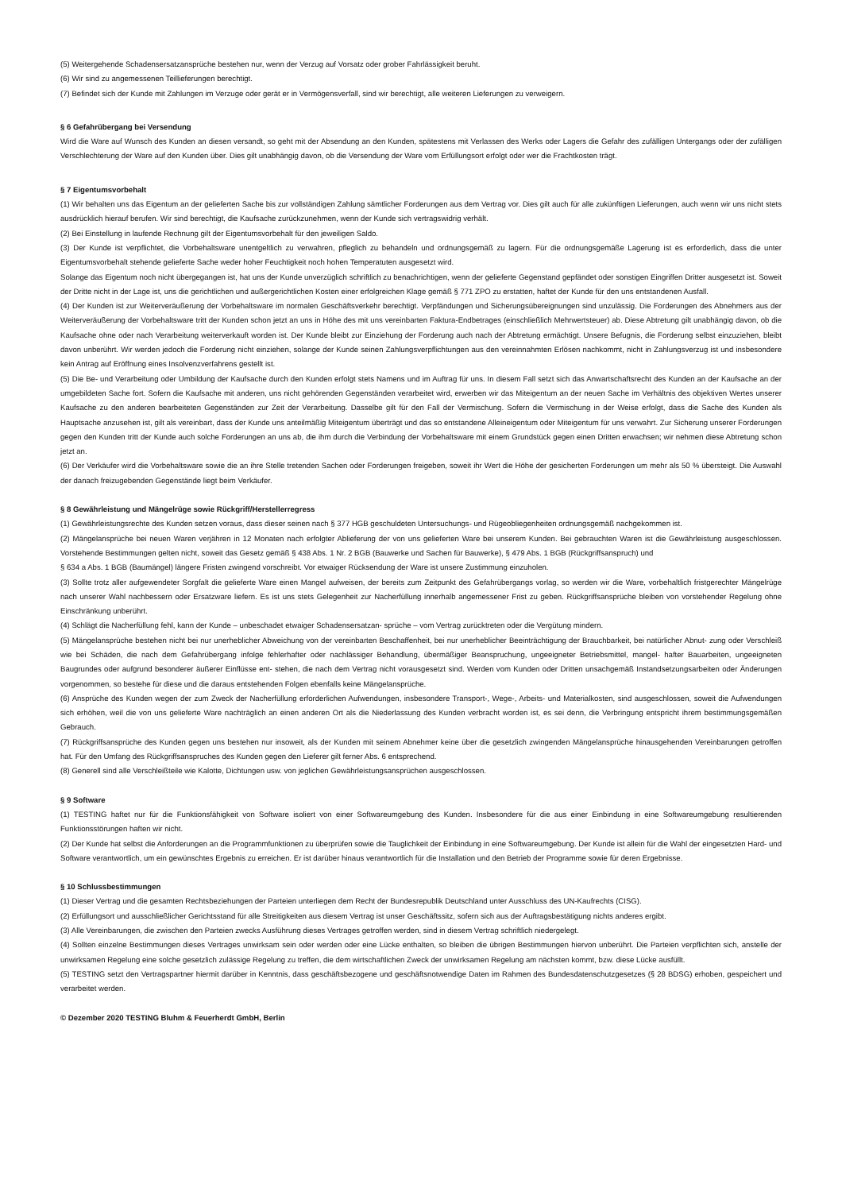(5) Weitergehende Schadensersatzansprüche bestehen nur, wenn der Verzug auf Vorsatz oder grober Fahrlässigkeit beruht.
(6) Wir sind zu angemessenen Teillieferungen berechtigt.
(7) Befindet sich der Kunde mit Zahlungen im Verzuge oder gerät er in Vermögensverfall, sind wir berechtigt, alle weiteren Lieferungen zu verweigern.
§ 6 Gefahrübergang bei Versendung
Wird die Ware auf Wunsch des Kunden an diesen versandt, so geht mit der Absendung an den Kunden, spätestens mit Verlassen des Werks oder Lagers die Gefahr des zufälligen Untergangs oder der zufälligen Verschlechterung der Ware auf den Kunden über. Dies gilt unabhängig davon, ob die Versendung der Ware vom Erfüllungsort erfolgt oder wer die Frachtkosten trägt.
§ 7 Eigentumsvorbehalt
(1) Wir behalten uns das Eigentum an der gelieferten Sache bis zur vollständigen Zahlung sämtlicher Forderungen aus dem Vertrag vor. Dies gilt auch für alle zukünftigen Lieferungen, auch wenn wir uns nicht stets ausdrücklich hierauf berufen. Wir sind berechtigt, die Kaufsache zurückzunehmen, wenn der Kunde sich vertragswidrig verhält.
(2) Bei Einstellung in laufende Rechnung gilt der Eigentumsvorbehalt für den jeweiligen Saldo.
(3) Der Kunde ist verpflichtet, die Vorbehaltsware unentgeltlich zu verwahren, pfleglich zu behandeln und ordnungsgemäß zu lagern. Für die ordnungsgemäße Lagerung ist es erforderlich, dass die unter Eigentumsvorbehalt stehende gelieferte Sache weder hoher Feuchtigkeit noch hohen Temperatuten ausgesetzt wird.
Solange das Eigentum noch nicht übergegangen ist, hat uns der Kunde unverzüglich schriftlich zu benachrichtigen, wenn der gelieferte Gegenstand gepfändet oder sonstigen Eingriffen Dritter ausgesetzt ist. Soweit der Dritte nicht in der Lage ist, uns die gerichtlichen und außergerichtlichen Kosten einer erfolgreichen Klage gemäß § 771 ZPO zu erstatten, haftet der Kunde für den uns entstandenen Ausfall.
(4) Der Kunden ist zur Weiterveräußerung der Vorbehaltsware im normalen Geschäftsverkehr berechtigt. Verpfändungen und Sicherungsübereignungen sind unzulässig. Die Forderungen des Abnehmers aus der Weiterveräußerung der Vorbehaltsware tritt der Kunden schon jetzt an uns in Höhe des mit uns vereinbarten Faktura-Endbetrages (einschließlich Mehrwertsteuer) ab. Diese Abtretung gilt unabhängig davon, ob die Kaufsache ohne oder nach Verarbeitung weiterverkauft worden ist. Der Kunde bleibt zur Einziehung der Forderung auch nach der Abtretung ermächtigt. Unsere Befugnis, die Forderung selbst einzuziehen, bleibt davon unberührt. Wir werden jedoch die Forderung nicht einziehen, solange der Kunde seinen Zahlungsverpflichtungen aus den vereinnahmten Erlösen nachkommt, nicht in Zahlungsverzug ist und insbesondere kein Antrag auf Eröffnung eines Insolvenzverfahrens gestellt ist.
(5) Die Be- und Verarbeitung oder Umbildung der Kaufsache durch den Kunden erfolgt stets Namens und im Auftrag für uns. In diesem Fall setzt sich das Anwartschaftsrecht des Kunden an der Kaufsache an der umgebildeten Sache fort. Sofern die Kaufsache mit anderen, uns nicht gehörenden Gegenständen verarbeitet wird, erwerben wir das Miteigentum an der neuen Sache im Verhältnis des objektiven Wertes unserer Kaufsache zu den anderen bearbeiteten Gegenständen zur Zeit der Verarbeitung. Dasselbe gilt für den Fall der Vermischung. Sofern die Vermischung in der Weise erfolgt, dass die Sache des Kunden als Hauptsache anzusehen ist, gilt als vereinbart, dass der Kunde uns anteilmäßig Miteigentum überträgt und das so entstandene Alleineigentum oder Miteigentum für uns verwahrt. Zur Sicherung unserer Forderungen gegen den Kunden tritt der Kunde auch solche Forderungen an uns ab, die ihm durch die Verbindung der Vorbehaltsware mit einem Grundstück gegen einen Dritten erwachsen; wir nehmen diese Abtretung schon jetzt an.
(6) Der Verkäufer wird die Vorbehaltsware sowie die an ihre Stelle tretenden Sachen oder Forderungen freigeben, soweit ihr Wert die Höhe der gesicherten Forderungen um mehr als 50 % übersteigt. Die Auswahl der danach freizugebenden Gegenstände liegt beim Verkäufer.
§ 8 Gewährleistung und Mängelrüge sowie Rückgriff/Herstellerregress
(1) Gewährleistungsrechte des Kunden setzen voraus, dass dieser seinen nach § 377 HGB geschuldeten Untersuchungs- und Rügeobliegenheiten ordnungsgemäß nachgekommen ist.
(2) Mängelansprüche bei neuen Waren verjähren in 12 Monaten nach erfolgter Ablieferung der von uns gelieferten Ware bei unserem Kunden. Bei gebrauchten Waren ist die Gewährleistung ausgeschlossen. Vorstehende Bestimmungen gelten nicht, soweit das Gesetz gemäß § 438 Abs. 1 Nr. 2 BGB (Bauwerke und Sachen für Bauwerke), § 479 Abs. 1 BGB (Rückgriffsanspruch) und
§ 634 a Abs. 1 BGB (Baumängel) längere Fristen zwingend vorschreibt. Vor etwaiger Rücksendung der Ware ist unsere Zustimmung einzuholen.
(3) Sollte trotz aller aufgewendeter Sorgfalt die gelieferte Ware einen Mangel aufweisen, der bereits zum Zeitpunkt des Gefahrübergangs vorlag, so werden wir die Ware, vorbehaltlich fristgerechter Mängelrüge nach unserer Wahl nachbessern oder Ersatzware liefern. Es ist uns stets Gelegenheit zur Nacherfüllung innerhalb angemessener Frist zu geben. Rückgriffsansprüche bleiben von vorstehender Regelung ohne Einschränkung unberührt.
(4) Schlägt die Nacherfüllung fehl, kann der Kunde – unbeschadet etwaiger Schadensersatzan- sprüche – vom Vertrag zurücktreten oder die Vergütung mindern.
(5) Mängelansprüche bestehen nicht bei nur unerheblicher Abweichung von der vereinbarten Beschaffenheit, bei nur unerheblicher Beeinträchtigung der Brauchbarkeit, bei natürlicher Abnut- zung oder Verschleiß wie bei Schäden, die nach dem Gefahrübergang infolge fehlerhafter oder nachlässiger Behandlung, übermäßiger Beanspruchung, ungeeigneter Betriebsmittel, mangel- hafter Bauarbeiten, ungeeigneten Baugrundes oder aufgrund besonderer äußerer Einflüsse ent- stehen, die nach dem Vertrag nicht vorausgesetzt sind. Werden vom Kunden oder Dritten unsachgemäß Instandsetzungsarbeiten oder Änderungen vorgenommen, so bestehe für diese und die daraus entstehenden Folgen ebenfalls keine Mängelansprüche.
(6) Ansprüche des Kunden wegen der zum Zweck der Nacherfüllung erforderlichen Aufwendungen, insbesondere Transport-, Wege-, Arbeits- und Materialkosten, sind ausgeschlossen, soweit die Aufwendungen sich erhöhen, weil die von uns gelieferte Ware nachträglich an einen anderen Ort als die Niederlassung des Kunden verbracht worden ist, es sei denn, die Verbringung entspricht ihrem bestimmungsgemäßen Gebrauch.
(7) Rückgriffsansprüche des Kunden gegen uns bestehen nur insoweit, als der Kunden mit seinem Abnehmer keine über die gesetzlich zwingenden Mängelansprüche hinausgehenden Vereinbarungen getroffen hat. Für den Umfang des Rückgriffsanspruches des Kunden gegen den Lieferer gilt ferner Abs. 6 entsprechend.
(8) Generell sind alle Verschleißteile wie Kalotte, Dichtungen usw. von jeglichen Gewährleistungsansprüchen ausgeschlossen.
§ 9 Software
(1) TESTING haftet nur für die Funktionsfähigkeit von Software isoliert von einer Softwareumgebung des Kunden. Insbesondere für die aus einer Einbindung in eine Softwareumgebung resultierenden Funktionsstörungen haften wir nicht.
(2) Der Kunde hat selbst die Anforderungen an die Programmfunktionen zu überprüfen sowie die Tauglichkeit der Einbindung in eine Softwareumgebung. Der Kunde ist allein für die Wahl der eingesetzten Hard- und Software verantwortlich, um ein gewünschtes Ergebnis zu erreichen. Er ist darüber hinaus verantwortlich für die Installation und den Betrieb der Programme sowie für deren Ergebnisse.
§ 10 Schlussbestimmungen
(1) Dieser Vertrag und die gesamten Rechtsbeziehungen der Parteien unterliegen dem Recht der Bundesrepublik Deutschland unter Ausschluss des UN-Kaufrechts (CISG).
(2) Erfüllungsort und ausschließlicher Gerichtsstand für alle Streitigkeiten aus diesem Vertrag ist unser Geschäftssitz, sofern sich aus der Auftragsbestätigung nichts anderes ergibt.
(3) Alle Vereinbarungen, die zwischen den Parteien zwecks Ausführung dieses Vertrages getroffen werden, sind in diesem Vertrag schriftlich niedergelegt.
(4) Sollten einzelne Bestimmungen dieses Vertrages unwirksam sein oder werden oder eine Lücke enthalten, so bleiben die übrigen Bestimmungen hiervon unberührt. Die Parteien verpflichten sich, anstelle der unwirksamen Regelung eine solche gesetzlich zulässige Regelung zu treffen, die dem wirtschaftlichen Zweck der unwirksamen Regelung am nächsten kommt, bzw. diese Lücke ausfüllt.
(5) TESTING setzt den Vertragspartner hiermit darüber in Kenntnis, dass geschäftsbezogene und geschäftsnotwendige Daten im Rahmen des Bundesdatenschutzgesetzes (§ 28 BDSG) erhoben, gespeichert und verarbeitet werden.
© Dezember 2020 TESTING Bluhm & Feuerherdt GmbH, Berlin